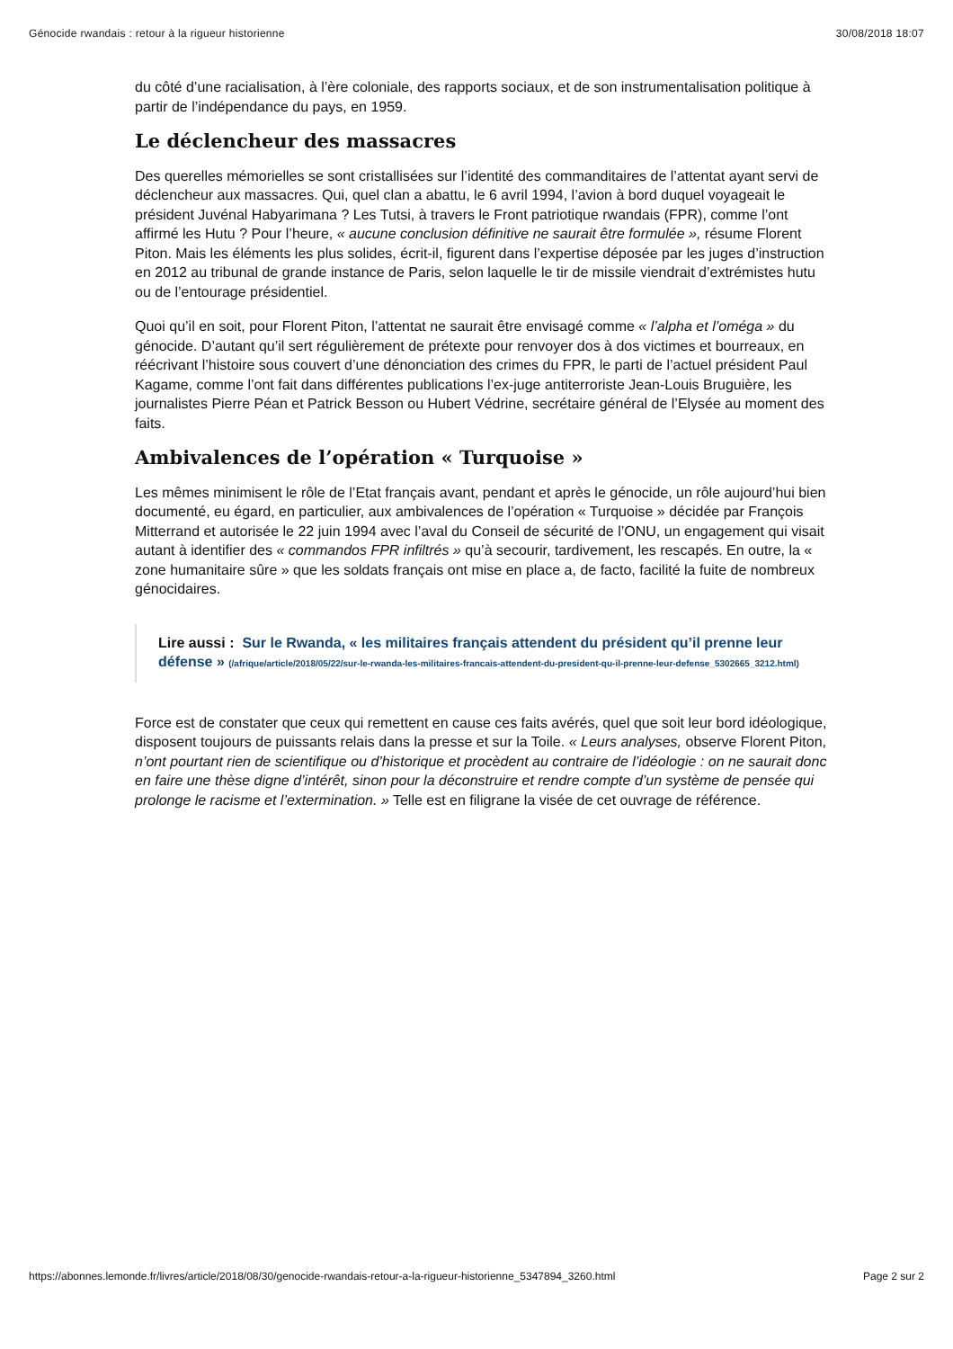Génocide rwandais : retour à la rigueur historienne 30/08/2018 18:07
du côté d’une racialisation, à l’ère coloniale, des rapports sociaux, et de son instrumentalisation politique à partir de l’indépendance du pays, en 1959.
Le déclencheur des massacres
Des querelles mémorielles se sont cristallisées sur l’identité des commanditaires de l’attentat ayant servi de déclencheur aux massacres. Qui, quel clan a abattu, le 6 avril 1994, l’avion à bord duquel voyageait le président Juvénal Habyarimana ? Les Tutsi, à travers le Front patriotique rwandais (FPR), comme l’ont affirmé les Hutu ? Pour l’heure, « aucune conclusion définitive ne saurait être formulée », résume Florent Piton. Mais les éléments les plus solides, écrit-il, figurent dans l’expertise déposée par les juges d’instruction en 2012 au tribunal de grande instance de Paris, selon laquelle le tir de missile viendrait d’extrémistes hutu ou de l’entourage présidentiel.
Quoi qu’il en soit, pour Florent Piton, l’attentat ne saurait être envisagé comme « l’alpha et l’oméga » du génocide. D’autant qu’il sert régulièrement de prétexte pour renvoyer dos à dos victimes et bourreaux, en réécrivant l’histoire sous couvert d’une dénonciation des crimes du FPR, le parti de l’actuel président Paul Kagame, comme l’ont fait dans différentes publications l’ex-juge antiterroriste Jean-Louis Bruguière, les journalistes Pierre Péan et Patrick Besson ou Hubert Védrine, secrétaire général de l’Elysée au moment des faits.
Ambivalences de l’opération « Turquoise »
Les mêmes minimisent le rôle de l’Etat français avant, pendant et après le génocide, un rôle aujourd’hui bien documenté, eu égard, en particulier, aux ambivalences de l’opération « Turquoise » décidée par François Mitterrand et autorisée le 22 juin 1994 avec l’aval du Conseil de sécurité de l’ONU, un engagement qui visait autant à identifier des « commandos FPR infiltrés » qu’à secourir, tardivement, les rescapés. En outre, la « zone humanitaire sûre » que les soldats français ont mise en place a, de facto, facilité la fuite de nombreux génocidaires.
Lire aussi : Sur le Rwanda, « les militaires français attendent du président qu’il prenne leur défense » (/afrique/article/2018/05/22/sur-le-rwanda-les-militaires-francais-attendent-du-president-qu-il-prenne-leur-defense_5302665_3212.html)
Force est de constater que ceux qui remettent en cause ces faits avérés, quel que soit leur bord idéologique, disposent toujours de puissants relais dans la presse et sur la Toile. « Leurs analyses, observe Florent Piton, n’ont pourtant rien de scientifique ou d’historique et procèdent au contraire de l’idéologie : on ne saurait donc en faire une thèse digne d’intérêt, sinon pour la déconstruire et rendre compte d’un système de pensée qui prolonge le racisme et l’extermination. » Telle est en filigrane la visée de cet ouvrage de référence.
https://abonnes.lemonde.fr/livres/article/2018/08/30/genocide-rwandais-retour-a-la-rigueur-historienne_5347894_3260.html Page 2 sur 2